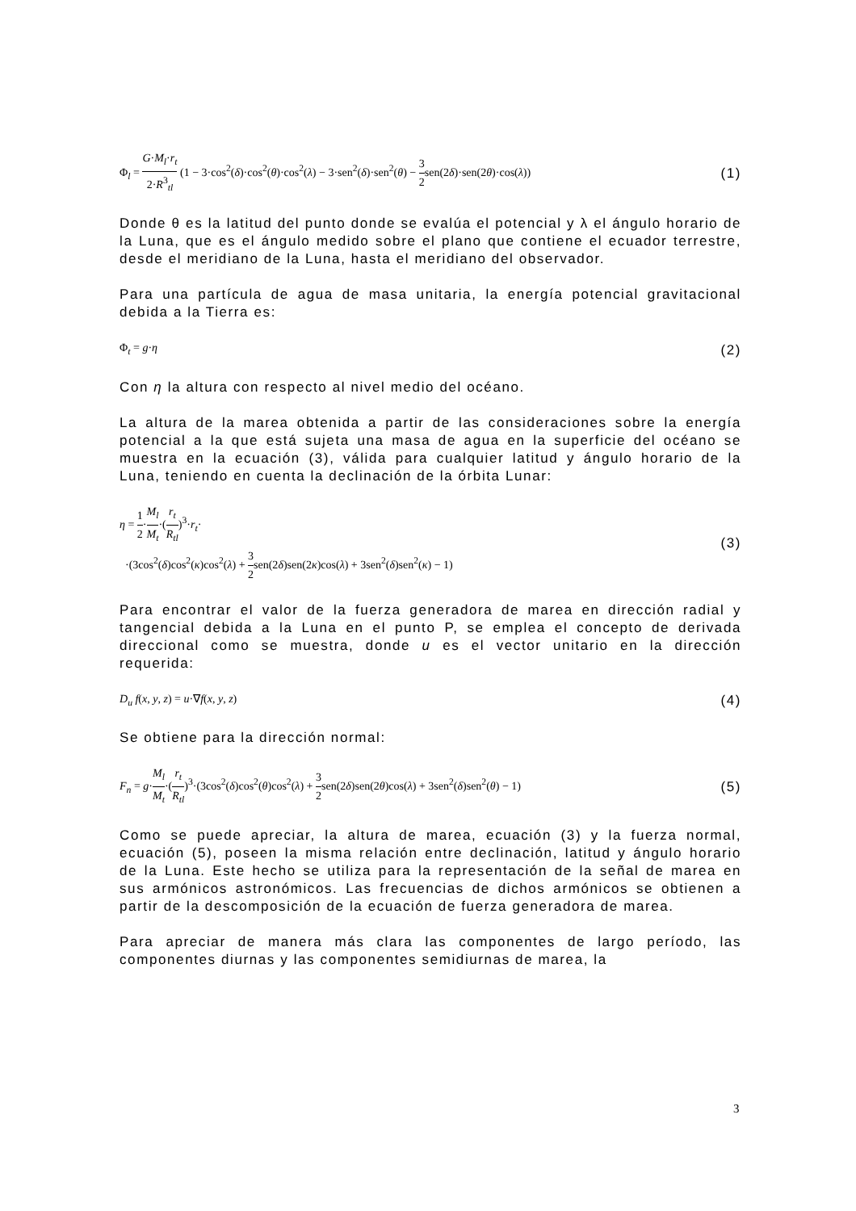Φ<sub>l</sub> = G·M<sub>l</sub>·r<sub>t</sub> 2·R<sup>3</sup><sub>tl</sub> (1 − 3·cos<sup>2</sup>(δ)·cos<sup>2</sup>(θ)·cos<sup>2</sup>(λ) − 3·sen<sup>2</sup>(δ)·sen<sup>2</sup>(θ) − 3 2sen(2δ)·sen(2θ)·cos(λ))
(1)
Donde θ es la latitud del punto donde se evalúa el potencial y λ el ángulo horario de la Luna, que es el ángulo medido sobre el plano que contiene el ecuador terrestre, desde el meridiano de la Luna, hasta el meridiano del observador.
Para una partícula de agua de masa unitaria, la energía potencial gravitacional debida a la Tierra es:
Φ<sub>t</sub> = g·η
(2)
Con η la altura con respecto al nivel medio del océano.
La altura de la marea obtenida a partir de las consideraciones sobre la energía potencial a la que está sujeta una masa de agua en la superficie del océano se muestra en la ecuación (3), válida para cualquier latitud y ángulo horario de la Luna, teniendo en cuenta la declinación de la órbita Lunar:
η = 1 2·M<sub>l</sub> M<sub>t</sub>·(r<sub>t</sub> R<sub>tl</sub>)<sup>3</sup>·r<sub>t</sub>·
·(3cos<sup>2</sup>(δ)cos<sup>2</sup>(κ)cos<sup>2</sup>(λ) + 3 2sen(2δ)sen(2κ)cos(λ) + 3sen<sup>2</sup>(δ)sen<sup>2</sup>(κ) − 1)
(3)
Para encontrar el valor de la fuerza generadora de marea en dirección radial y tangencial debida a la Luna en el punto P, se emplea el concepto de derivada direccional como se muestra, donde u es el vector unitario en la dirección requerida:
D<sub>u</sub> f(x, y, z) = u·∇f(x, y, z)
(4)
Se obtiene para la dirección normal:
F<sub>n</sub> = g·M<sub>l</sub> M<sub>t</sub>·(r<sub>t</sub> R<sub>tl</sub>)<sup>3</sup>·(3cos<sup>2</sup>(δ)cos<sup>2</sup>(θ)cos<sup>2</sup>(λ) + 3 2sen(2δ)sen(2θ)cos(λ) + 3sen<sup>2</sup>(δ)sen<sup>2</sup>(θ) − 1)
(5)
Como se puede apreciar, la altura de marea, ecuación (3) y la fuerza normal, ecuación (5), poseen la misma relación entre declinación, latitud y ángulo horario de la Luna. Este hecho se utiliza para la representación de la señal de marea en sus armónicos astronómicos. Las frecuencias de dichos armónicos se obtienen a partir de la descomposición de la ecuación de fuerza generadora de marea.
Para apreciar de manera más clara las componentes de largo período, las componentes diurnas y las componentes semidiurnas de marea, la
3